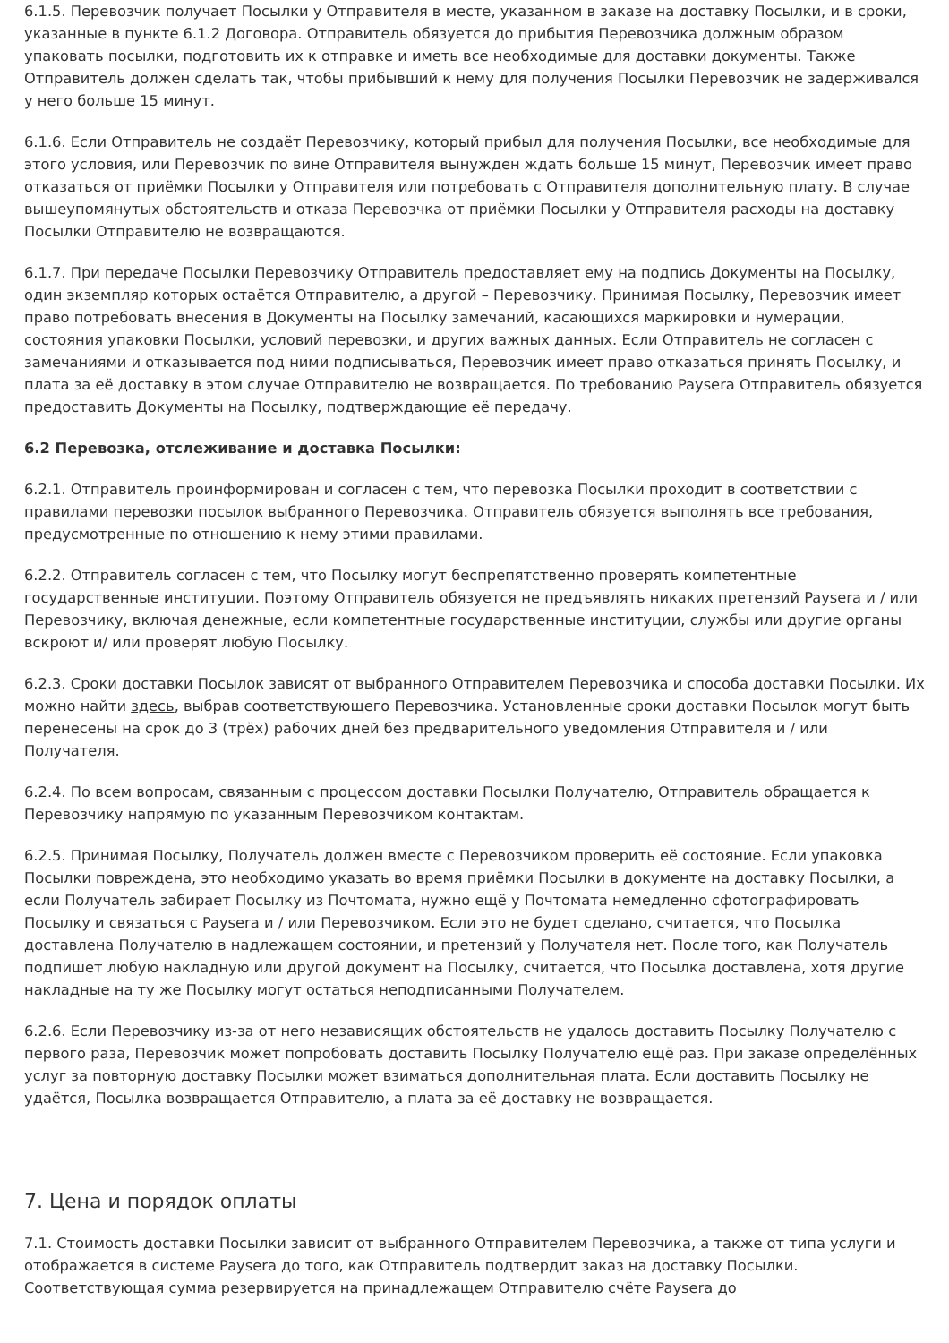6.1.5. Перевозчик получает Посылки у Отправителя в месте, указанном в заказе на доставку Посылки, и в сроки, указанные в пункте 6.1.2 Договора. Отправитель обязуется до прибытия Перевозчика должным образом упаковать посылки, подготовить их к отправке и иметь все необходимые для доставки документы. Также Отправитель должен сделать так, чтобы прибывший к нему для получения Посылки Перевозчик не задерживался у него больше 15 минут.
6.1.6. Если Отправитель не создаёт Перевозчику, который прибыл для получения Посылки, все необходимые для этого условия, или Перевозчик по вине Отправителя вынужден ждать больше 15 минут, Перевозчик имеет право отказаться от приёмки Посылки у Отправителя или потребовать с Отправителя дополнительную плату. В случае вышеупомянутых обстоятельств и отказа Перевозчка от приёмки Посылки у Отправителя расходы на доставку Посылки Отправителю не возвращаются.
6.1.7. При передаче Посылки Перевозчику Отправитель предоставляет ему на подпись Документы на Посылку, один экземпляр которых остаётся Отправителю, а другой – Перевозчику. Принимая Посылку, Перевозчик имеет право потребовать внесения в Документы на Посылку замечаний, касающихся маркировки и нумерации, состояния упаковки Посылки, условий перевозки, и других важных данных. Если Отправитель не согласен с замечаниями и отказывается под ними подписываться, Перевозчик имеет право отказаться принять Посылку, и плата за её доставку в этом случае Отправителю не возвращается. По требованию Paysera Отправитель обязуется предоставить Документы на Посылку, подтверждающие её передачу.
6.2 Перевозка, отслеживание и доставка Посылки:
6.2.1. Отправитель проинформирован и согласен с тем, что перевозка Посылки проходит в соответствии с правилами перевозки посылок выбранного Перевозчика. Отправитель обязуется выполнять все требования, предусмотренные по отношению к нему этими правилами.
6.2.2. Отправитель согласен с тем, что Посылку могут беспрепятственно проверять компетентные государственные институции. Поэтому Отправитель обязуется не предъявлять никаких претензий Paysera и / или Перевозчику, включая денежные, если компетентные государственные институции, службы или другие органы вскроют и/ или проверят любую Посылку.
6.2.3. Сроки доставки Посылок зависят от выбранного Отправителем Перевозчика и способа доставки Посылки. Их можно найти здесь, выбрав соответствующего Перевозчика. Установленные сроки доставки Посылок могут быть перенесены на срок до 3 (трёх) рабочих дней без предварительного уведомления Отправителя и / или Получателя.
6.2.4. По всем вопросам, связанным с процессом доставки Посылки Получателю, Отправитель обращается к Перевозчику напрямую по указанным Перевозчиком контактам.
6.2.5. Принимая Посылку, Получатель должен вместе с Перевозчиком проверить её состояние. Если упаковка Посылки повреждена, это необходимо указать во время приёмки Посылки в документе на доставку Посылки, а если Получатель забирает Посылку из Почтомата, нужно ещё у Почтомата немедленно сфотографировать Посылку и связаться с Paysera и / или Перевозчиком. Если это не будет сделано, считается, что Посылка доставлена Получателю в надлежащем состоянии, и претензий у Получателя нет. После того, как Получатель подпишет любую накладную или другой документ на Посылку, считается, что Посылка доставлена, хотя другие накладные на ту же Посылку могут остаться неподписанными Получателем.
6.2.6. Если Перевозчику из-за от него независящих обстоятельств не удалось доставить Посылку Получателю с первого раза, Перевозчик может попробовать доставить Посылку Получателю ещё раз. При заказе определённых услуг за повторную доставку Посылки может взиматься дополнительная плата. Если доставить Посылку не удаётся, Посылка возвращается Отправителю, а плата за её доставку не возвращается.
7. Цена и порядок оплаты
7.1. Стоимость доставки Посылки зависит от выбранного Отправителем Перевозчика, а также от типа услуги и отображается в системе Paysera до того, как Отправитель подтвердит заказ на доставку Посылки. Соответствующая сумма резервируется на принадлежащем Отправителю счёте Paysera до